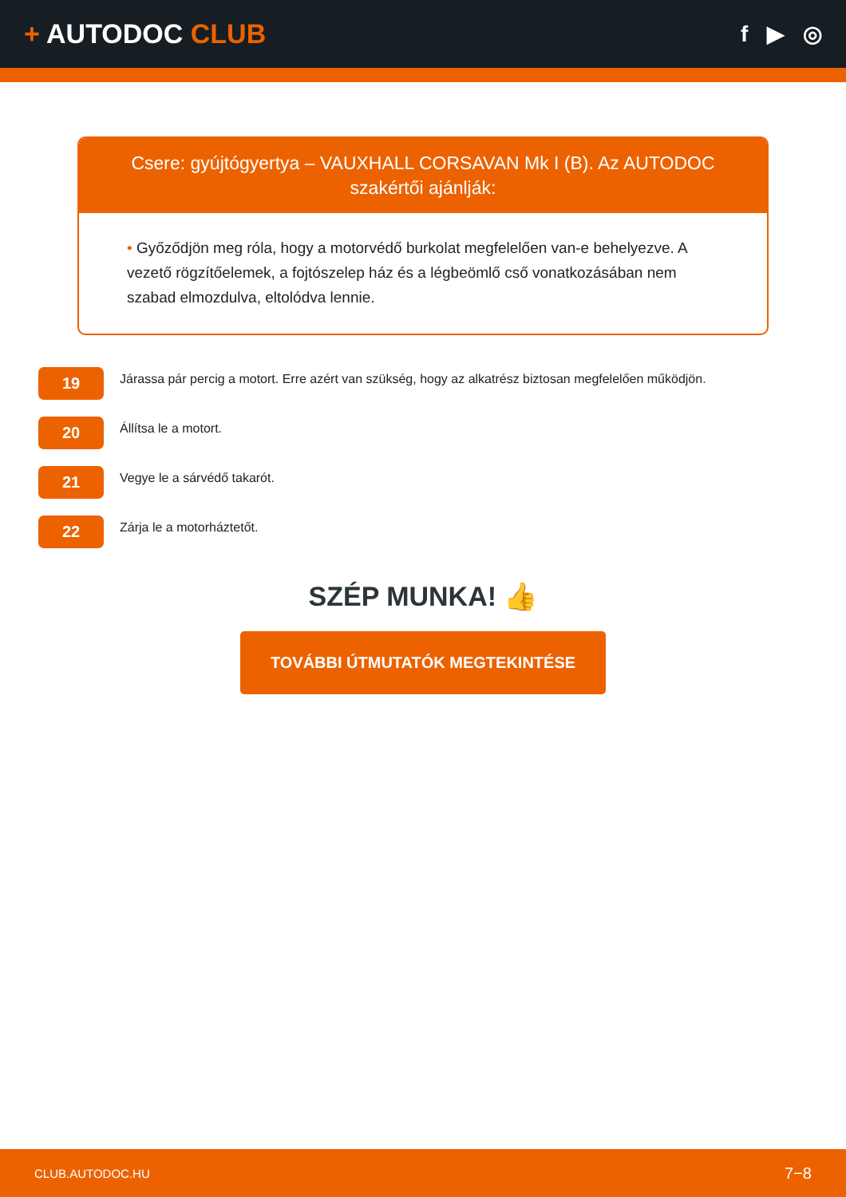+ AUTODOC CLUB
f ▶ ◎
Csere: gyújtógyertya – VAUXHALL CORSAVAN Mk I (B). Az AUTODOC szakértői ajánlják:
• Győződjön meg róla, hogy a motorvédő burkolat megfelelően van-e behelyezve. A vezető rögzítőelemek, a fojtószelep ház és a légbeömlő cső vonatkozásában nem szabad elmozdulva, eltolódva lennie.
19
Járassa pár percig a motort. Erre azért van szükség, hogy az alkatrész biztosan megfelelően működjön.
20
Állítsa le a motort.
21
Vegye le a sárvédő takarót.
22
Zárja le a motorháztetőt.
SZÉP MUNKA! 👍
TOVÁBBI ÚTMUTATÓK MEGTEKINTÉSE
CLUB.AUTODOC.HU 7−8